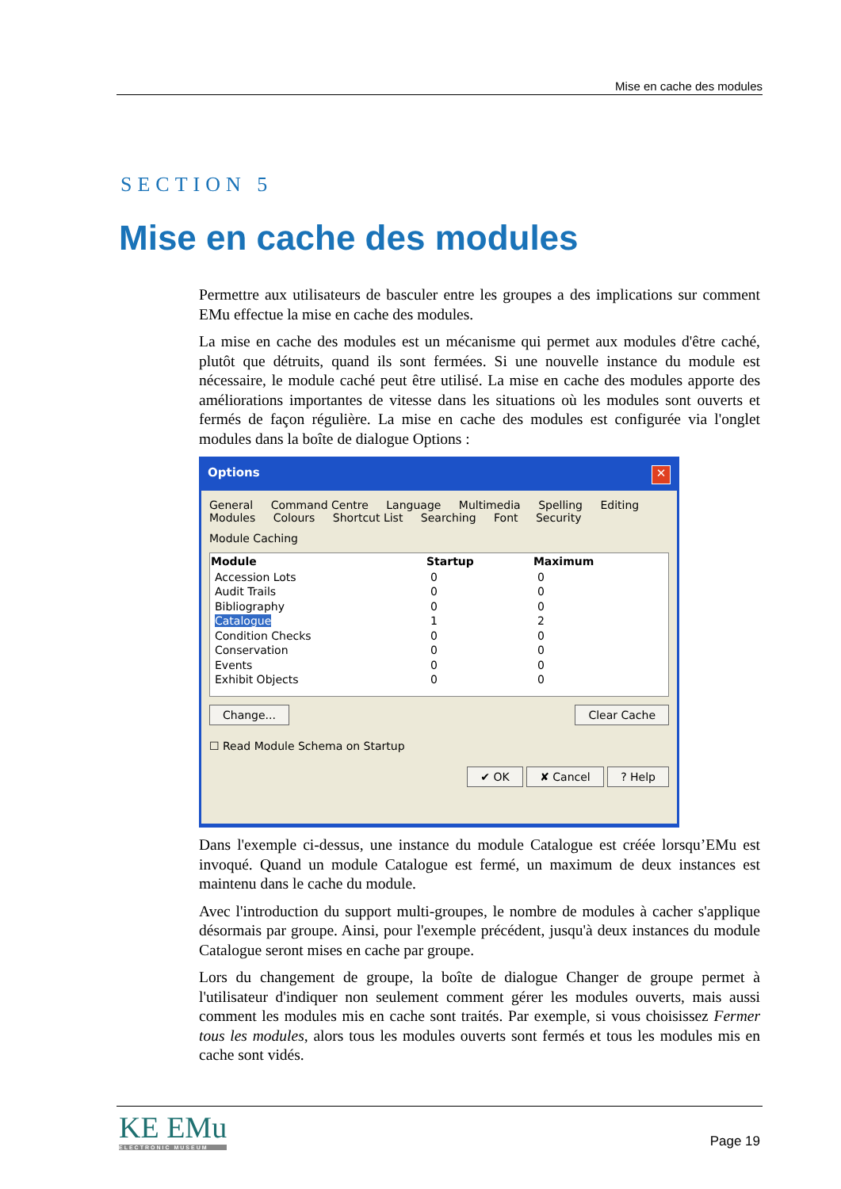Mise en cache des modules
SECTION 5
Mise en cache des modules
Permettre aux utilisateurs de basculer entre les groupes a des implications sur comment EMu effectue la mise en cache des modules.
La mise en cache des modules est un mécanisme qui permet aux modules d'être caché, plutôt que détruits, quand ils sont fermées. Si une nouvelle instance du module est nécessaire, le module caché peut être utilisé. La mise en cache des modules apporte des améliorations importantes de vitesse dans les situations où les modules sont ouverts et fermés de façon régulière. La mise en cache des modules est configurée via l'onglet modules dans la boîte de dialogue Options :
Options ✕
General Command Centre Language Multimedia Spelling Editing
Modules Colours Shortcut List Searching Font Security
Module Caching
| Module | Startup | Maximum |
| --- | --- | --- |
| Accession Lots | 0 | 0 |
| Audit Trails | 0 | 0 |
| Bibliography | 0 | 0 |
| Catalogue | 1 | 2 |
| Condition Checks | 0 | 0 |
| Conservation | 0 | 0 |
| Events | 0 | 0 |
| Exhibit Objects | 0 | 0 |
Change... Clear Cache
☐ Read Module Schema on Startup
✔ OK ✘ Cancel ? Help
Dans l'exemple ci-dessus, une instance du module Catalogue est créée lorsqu’EMu est invoqué. Quand un module Catalogue est fermé, un maximum de deux instances est maintenu dans le cache du module.
Avec l'introduction du support multi-groupes, le nombre de modules à cacher s'applique désormais par groupe. Ainsi, pour l'exemple précédent, jusqu'à deux instances du module Catalogue seront mises en cache par groupe.
Lors du changement de groupe, la boîte de dialogue Changer de groupe permet à l'utilisateur d'indiquer non seulement comment gérer les modules ouverts, mais aussi comment les modules mis en cache sont traités. Par exemple, si vous choisissez Fermer tous les modules, alors tous les modules ouverts sont fermés et tous les modules mis en cache sont vidés.
KE EMu
ELECTRONIC MUSEUM
Page 19